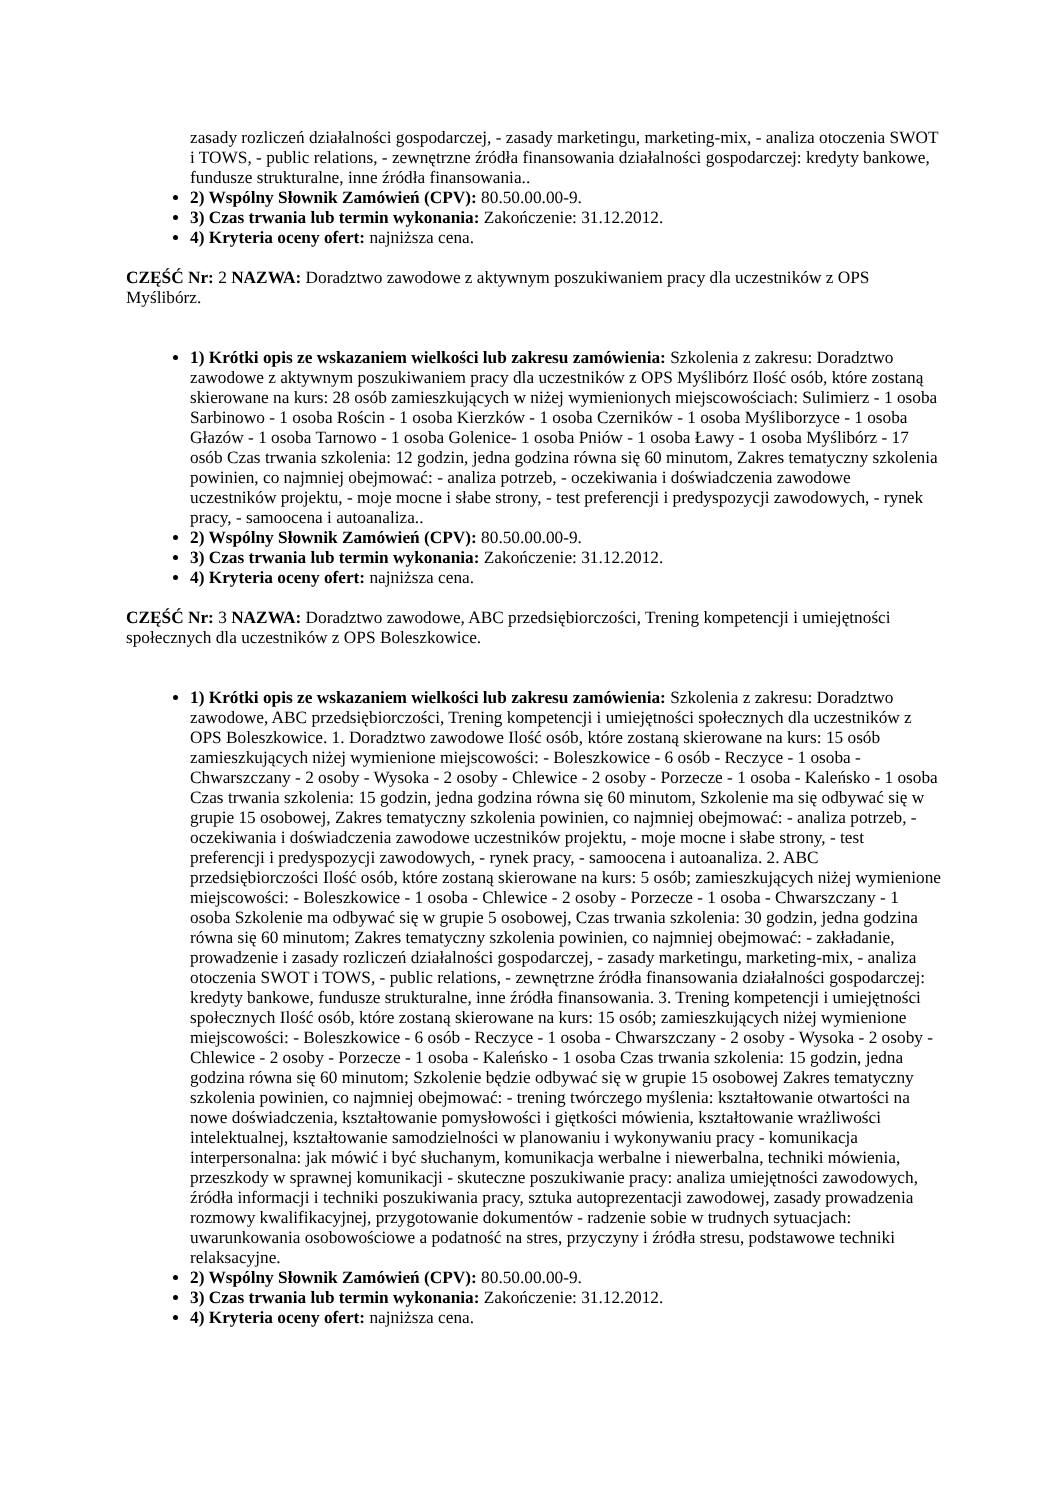zasady rozliczeń działalności gospodarczej, - zasady marketingu, marketing-mix, - analiza otoczenia SWOT i TOWS, - public relations, - zewnętrzne źródła finansowania działalności gospodarczej: kredyty bankowe, fundusze strukturalne, inne źródła finansowania..
2) Wspólny Słownik Zamówień (CPV): 80.50.00.00-9.
3) Czas trwania lub termin wykonania: Zakończenie: 31.12.2012.
4) Kryteria oceny ofert: najniższa cena.
CZĘŚĆ Nr: 2 NAZWA: Doradztwo zawodowe z aktywnym poszukiwaniem pracy dla uczestników z OPS Myślibórz.
1) Krótki opis ze wskazaniem wielkości lub zakresu zamówienia: Szkolenia z zakresu: Doradztwo zawodowe z aktywnym poszukiwaniem pracy dla uczestników z OPS Myślibórz Ilość osób, które zostaną skierowane na kurs: 28 osób zamieszkujących w niżej wymienionych miejscowościach: Sulimierz - 1 osoba Sarbinowo - 1 osoba Rościn - 1 osoba Kierzków - 1 osoba Czerników - 1 osoba Myśliborzyce - 1 osoba Głazów - 1 osoba Tarnowo - 1 osoba Golenice- 1 osoba Pniów - 1 osoba Ławy - 1 osoba Myślibórz - 17 osób Czas trwania szkolenia: 12 godzin, jedna godzina równa się 60 minutom, Zakres tematyczny szkolenia powinien, co najmniej obejmować: - analiza potrzeb, - oczekiwania i doświadczenia zawodowe uczestników projektu, - moje mocne i słabe strony, - test preferencji i predyspozycji zawodowych, - rynek pracy, - samoocena i autoanaliza..
2) Wspólny Słownik Zamówień (CPV): 80.50.00.00-9.
3) Czas trwania lub termin wykonania: Zakończenie: 31.12.2012.
4) Kryteria oceny ofert: najniższa cena.
CZĘŚĆ Nr: 3 NAZWA: Doradztwo zawodowe, ABC przedsiębiorczości, Trening kompetencji i umiejętności społecznych dla uczestników z OPS Boleszkowice.
1) Krótki opis ze wskazaniem wielkości lub zakresu zamówienia: Szkolenia z zakresu: Doradztwo zawodowe, ABC przedsiębiorczości, Trening kompetencji i umiejętności społecznych dla uczestników z OPS Boleszkowice. 1. Doradztwo zawodowe Ilość osób, które zostaną skierowane na kurs: 15 osób zamieszkujących niżej wymienione miejscowości: - Boleszkowice - 6 osób - Reczyce - 1 osoba - Chwarszczany - 2 osoby - Wysoka - 2 osoby - Chlewice - 2 osoby - Porzecze - 1 osoba - Kaleńsko - 1 osoba Czas trwania szkolenia: 15 godzin, jedna godzina równa się 60 minutom, Szkolenie ma się odbywać się w grupie 15 osobowej, Zakres tematyczny szkolenia powinien, co najmniej obejmować: - analiza potrzeb, - oczekiwania i doświadczenia zawodowe uczestników projektu, - moje mocne i słabe strony, - test preferencji i predyspozycji zawodowych, - rynek pracy, - samoocena i autoanaliza. 2. ABC przedsiębiorczości Ilość osób, które zostaną skierowane na kurs: 5 osób; zamieszkujących niżej wymienione miejscowości: - Boleszkowice - 1 osoba - Chlewice - 2 osoby - Porzecze - 1 osoba - Chwarszczany - 1 osoba Szkolenie ma odbywać się w grupie 5 osobowej, Czas trwania szkolenia: 30 godzin, jedna godzina równa się 60 minutom; Zakres tematyczny szkolenia powinien, co najmniej obejmować: - zakładanie, prowadzenie i zasady rozliczeń działalności gospodarczej, - zasady marketingu, marketing-mix, - analiza otoczenia SWOT i TOWS, - public relations, - zewnętrzne źródła finansowania działalności gospodarczej: kredyty bankowe, fundusze strukturalne, inne źródła finansowania. 3. Trening kompetencji i umiejętności społecznych Ilość osób, które zostaną skierowane na kurs: 15 osób; zamieszkujących niżej wymienione miejscowości: - Boleszkowice - 6 osób - Reczyce - 1 osoba - Chwarszczany - 2 osoby - Wysoka - 2 osoby - Chlewice - 2 osoby - Porzecze - 1 osoba - Kaleńsko - 1 osoba Czas trwania szkolenia: 15 godzin, jedna godzina równa się 60 minutom; Szkolenie będzie odbywać się w grupie 15 osobowej Zakres tematyczny szkolenia powinien, co najmniej obejmować: - trening twórczego myślenia: kształtowanie otwartości na nowe doświadczenia, kształtowanie pomysłowości i giętkości mówienia, kształtowanie wrażliwości intelektualnej, kształtowanie samodzielności w planowaniu i wykonywaniu pracy - komunikacja interpersonalna: jak mówić i być słuchanym, komunikacja werbalne i niewerbalna, techniki mówienia, przeszkody w sprawnej komunikacji - skuteczne poszukiwanie pracy: analiza umiejętności zawodowych, źródła informacji i techniki poszukiwania pracy, sztuka autoprezentacji zawodowej, zasady prowadzenia rozmowy kwalifikacyjnej, przygotowanie dokumentów - radzenie sobie w trudnych sytuacjach: uwarunkowania osobowościowe a podatność na stres, przyczyny i źródła stresu, podstawowe techniki relaksacyjne.
2) Wspólny Słownik Zamówień (CPV): 80.50.00.00-9.
3) Czas trwania lub termin wykonania: Zakończenie: 31.12.2012.
4) Kryteria oceny ofert: najniższa cena.